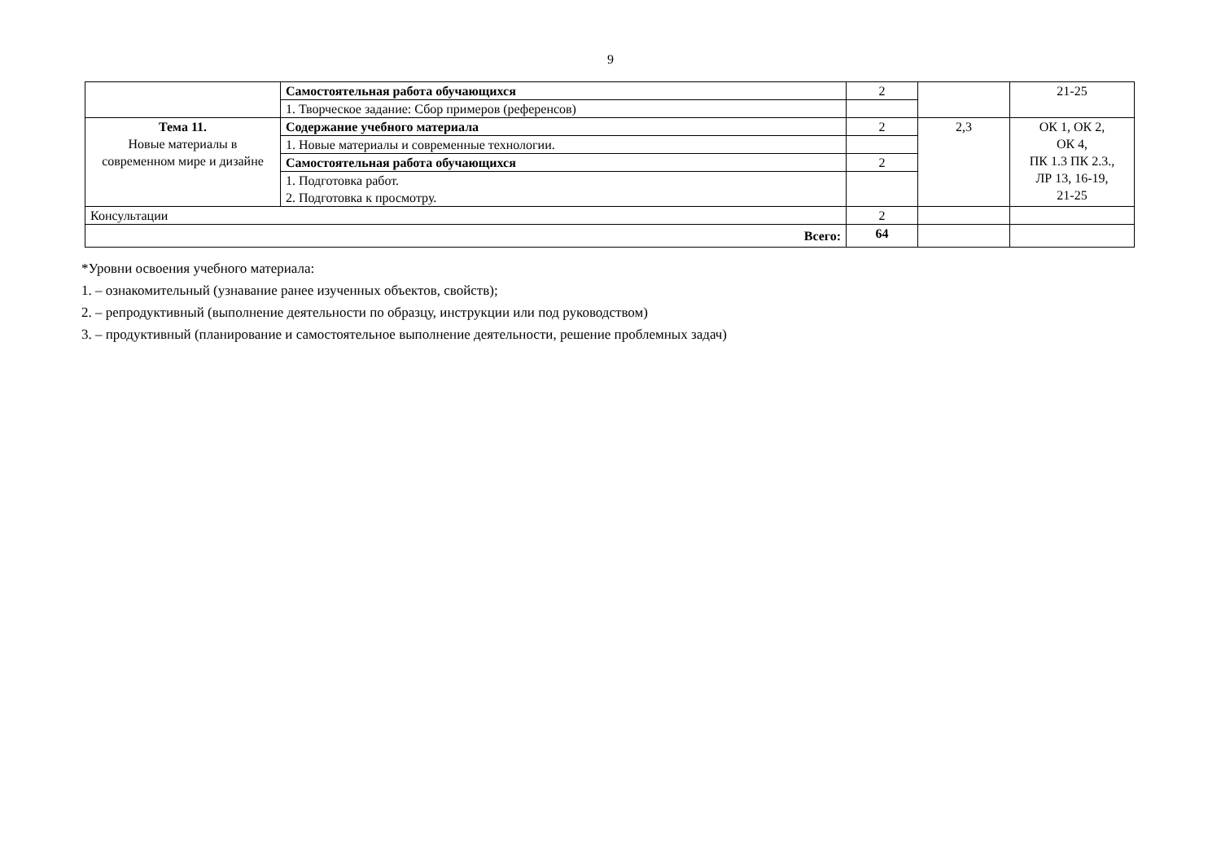9
| | Самостоятельная работа обучающихся | 2 | | 21-25 |
| | 1. Творческое задание: Сбор примеров (референсов) | | | |
| Тема 11. Новые материалы в современном мире и дизайне | Содержание учебного материала | 2 | 2,3 | ОК 1, ОК 2, ОК 4, ПК 1.3 ПК 2.3., ЛР 13, 16-19, 21-25 |
| | 1. Новые материалы и современные технологии. | | | |
| | Самостоятельная работа обучающихся | 2 | | |
| | 1. Подготовка работ. 2. Подготовка к просмотру. | | | |
| Консультации | | 2 | | |
| Всего: | | 64 | | |
*Уровни освоения учебного материала:
1. – ознакомительный (узнавание ранее изученных объектов, свойств);
2. – репродуктивный (выполнение деятельности по образцу, инструкции или под руководством)
3. – продуктивный (планирование и самостоятельное выполнение деятельности, решение проблемных задач)